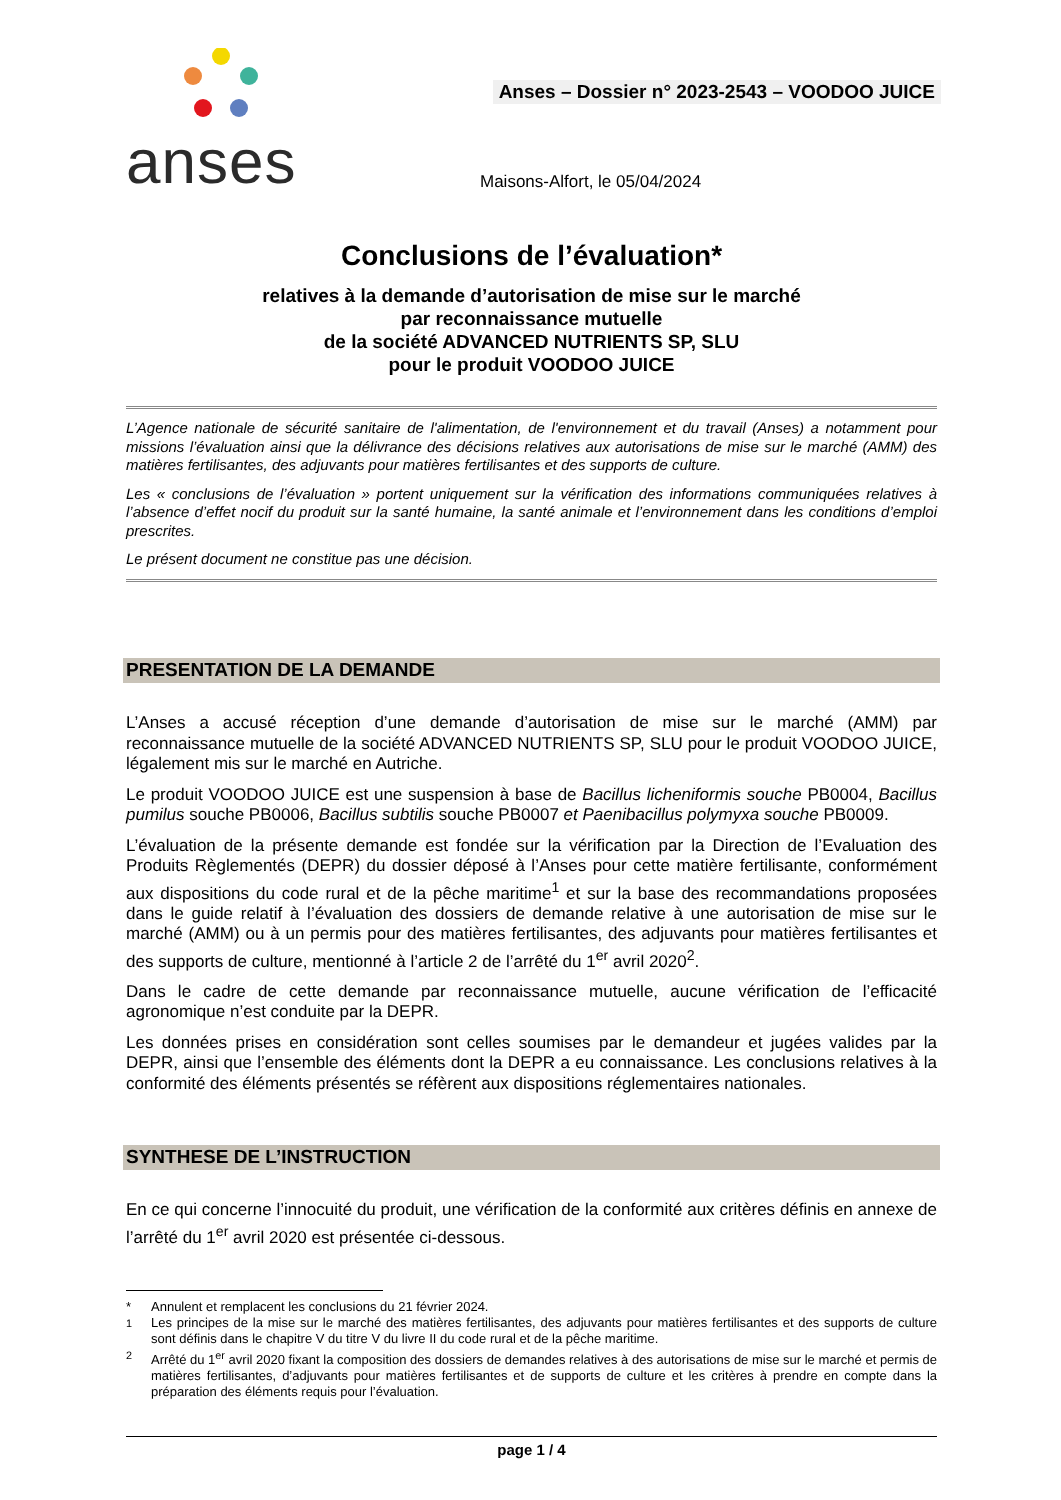anses
Anses – Dossier n° 2023-2543 – VOODOO JUICE
Maisons-Alfort, le 05/04/2024
Conclusions de l’évaluation*
relatives à la demande d’autorisation de mise sur le marché
par reconnaissance mutuelle
de la société ADVANCED NUTRIENTS SP, SLU
pour le produit VOODOO JUICE
L’Agence nationale de sécurité sanitaire de l'alimentation, de l'environnement et du travail (Anses) a notamment pour missions l’évaluation ainsi que la délivrance des décisions relatives aux autorisations de mise sur le marché (AMM) des matières fertilisantes, des adjuvants pour matières fertilisantes et des supports de culture.
Les « conclusions de l’évaluation » portent uniquement sur la vérification des informations communiquées relatives à l’absence d’effet nocif du produit sur la santé humaine, la santé animale et l’environnement dans les conditions d’emploi prescrites.
Le présent document ne constitue pas une décision.
PRESENTATION DE LA DEMANDE
L’Anses a accusé réception d’une demande d’autorisation de mise sur le marché (AMM) par reconnaissance mutuelle de la société ADVANCED NUTRIENTS SP, SLU pour le produit VOODOO JUICE, légalement mis sur le marché en Autriche.
Le produit VOODOO JUICE est une suspension à base de Bacillus licheniformis souche PB0004, Bacillus pumilus souche PB0006, Bacillus subtilis souche PB0007 et Paenibacillus polymyxa souche PB0009.
L’évaluation de la présente demande est fondée sur la vérification par la Direction de l’Evaluation des Produits Règlementés (DEPR) du dossier déposé à l’Anses pour cette matière fertilisante, conformément aux dispositions du code rural et de la pêche maritime<sup>1</sup> et sur la base des recommandations proposées dans le guide relatif à l’évaluation des dossiers de demande relative à une autorisation de mise sur le marché (AMM) ou à un permis pour des matières fertilisantes, des adjuvants pour matières fertilisantes et des supports de culture, mentionné à l’article 2 de l’arrêté du 1<sup>er</sup> avril 2020<sup>2</sup>.
Dans le cadre de cette demande par reconnaissance mutuelle, aucune vérification de l’efficacité agronomique n’est conduite par la DEPR.
Les données prises en considération sont celles soumises par le demandeur et jugées valides par la DEPR, ainsi que l’ensemble des éléments dont la DEPR a eu connaissance. Les conclusions relatives à la conformité des éléments présentés se réfèrent aux dispositions réglementaires nationales.
SYNTHESE DE L’INSTRUCTION
En ce qui concerne l’innocuité du produit, une vérification de la conformité aux critères définis en annexe de l’arrêté du 1<sup>er</sup> avril 2020 est présentée ci-dessous.
* Annulent et remplacent les conclusions du 21 février 2024.
<sup>1</sup> Les principes de la mise sur le marché des matières fertilisantes, des adjuvants pour matières fertilisantes et des supports de culture sont définis dans le chapitre V du titre V du livre II du code rural et de la pêche maritime.
<sup>2</sup> Arrêté du 1<sup>er</sup> avril 2020 fixant la composition des dossiers de demandes relatives à des autorisations de mise sur le marché et permis de matières fertilisantes, d’adjuvants pour matières fertilisantes et de supports de culture et les critères à prendre en compte dans la préparation des éléments requis pour l’évaluation.
page 1 / 4